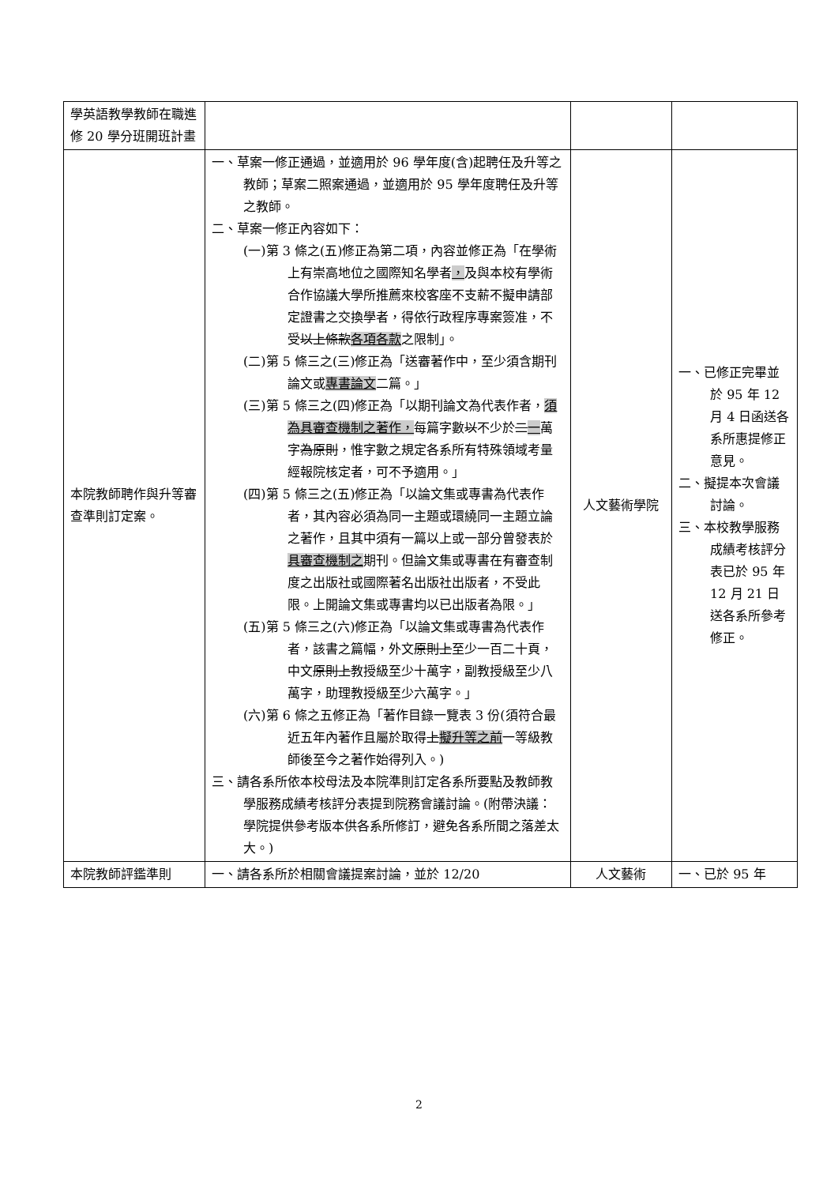| 學英語教學教師在職進修 20 學分班開班計畫 | | | |
| 本院教師聘作與升等審查準則訂定案。 | 一、草案一修正通過，並適用於 96 學年度(含)起聘任及升等之教師；草案二照案通過，並適用於 95 學年度聘任及升等之教師。 二、草案一修正內容如下： (一)第 3 條之(五)修正為第二項，內容並修正為「在學術上有崇高地位之國際知名學者 ， 及與本校有學術合作協議大學所推薦來校客座不支薪不擬申請部定證書之交換學者，得依行政程序專案簽准，不受 以上條款 各項各款 之限制」。 (二)第 5 條三之(三)修正為「送審著作中，至少須含期刊論文或 專書論文 二篇。」 (三)第 5 條三之(四)修正為「以期刊論文為代表作者， 須為具審查機制之著作， 每篇字數 以 不少於 二 一 萬字 為原則 ，惟字數之規定各系所有特殊領域考量經報院核定者，可不予適用。」 (四)第 5 條三之(五)修正為「以論文集或專書為代表作者，其內容必須為同一主題或環繞同一主題立論之著作，且其中須有一篇以上或一部分曾發表於 具審查機制之 期刊。但論文集或專書在有審查制度之出版社或國際著名出版社出版者，不受此限。上開論文集或專書均以已出版者為限。」 (五)第 5 條三之(六)修正為「以論文集或專書為代表作者，該書之篇幅，外文 原則上 至少一百二十頁，中文 原則上 教授級至少十萬字，副教授級至少八萬字，助理教授級至少六萬字。」 (六)第 6 條之五修正為「著作目錄一覽表 3 份(須符合最近五年內著作且屬於取得 上 擬升等之前 一等級教師後至今之著作始得列入。) 三、請各系所依本校母法及本院準則訂定各系所要點及教師教學服務成績考核評分表提到院務會議討論。(附帶決議：學院提供參考版本供各系所修訂，避免各系所間之落差太大。) | 人文藝術學院 | 一、已修正完畢並於 95 年 12 月 4 日函送各系所惠提修正意見。 二、擬提本次會議討論。 三、本校教學服務成績考核評分表已於 95 年 12 月 21 日送各系所參考修正。 |
| 本院教師評鑑準則 | 一、請各系所於相關會議提案討論，並於 12/20 | 人文藝術 | 一、已於 95 年 |
2